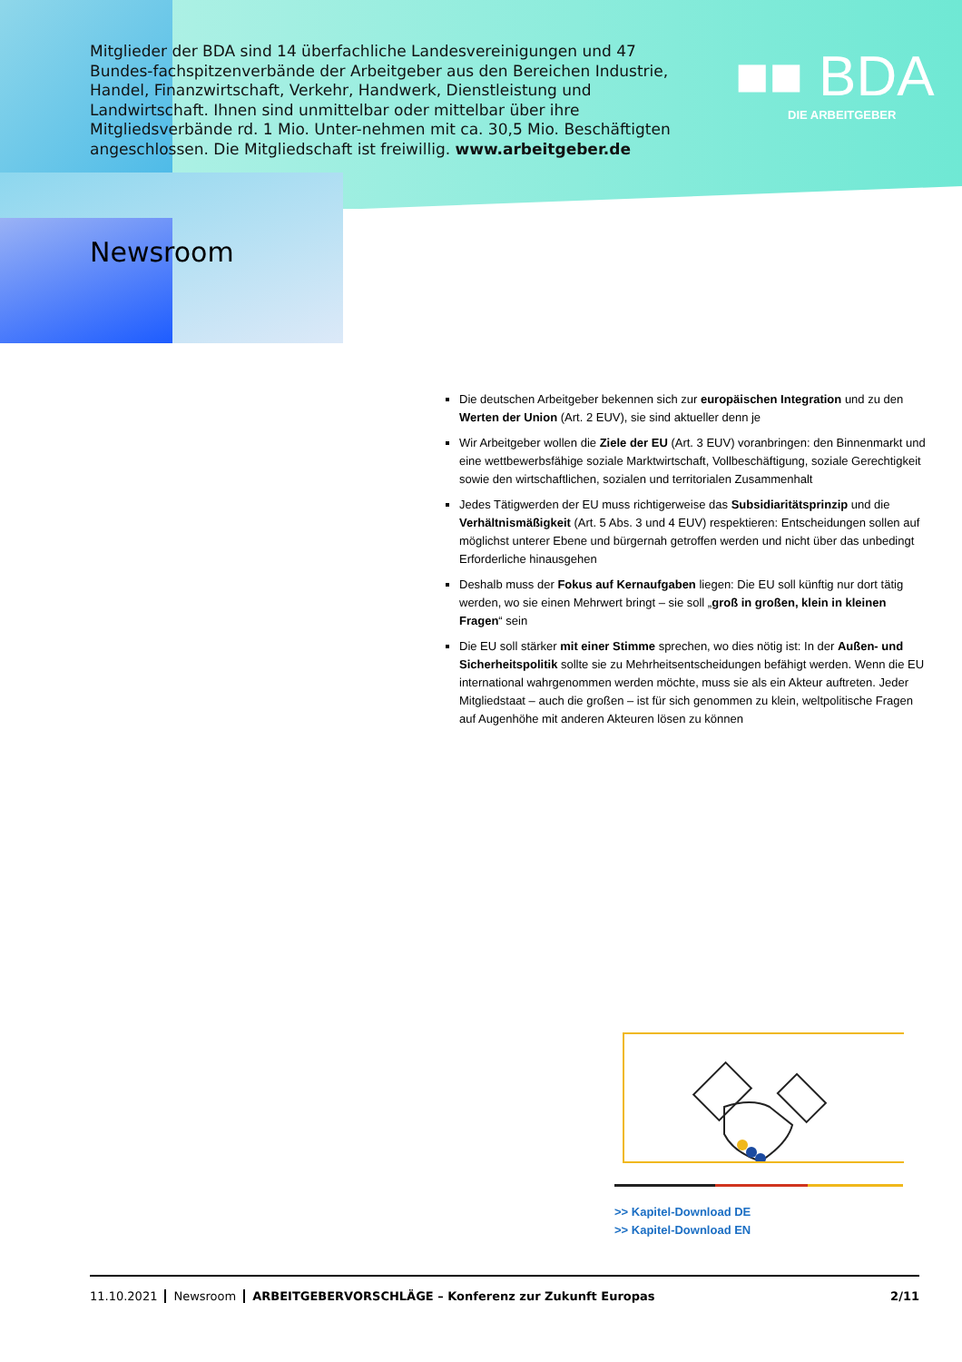Mitglieder der BDA sind 14 überfachliche Landesvereinigungen und 47 Bundes-fachspitzenverbände der Arbeitgeber aus den Bereichen Industrie, Handel, Finanzwirtschaft, Verkehr, Handwerk, Dienstleistung und Landwirtschaft. Ihnen sind unmittelbar oder mittelbar über ihre Mitgliedsverbände rd. 1 Mio. Unter-nehmen mit ca. 30,5 Mio. Beschäftigten angeschlossen. Die Mitgliedschaft ist freiwillig. www.arbeitgeber.de
■■ BDA
DIE ARBEITGEBER
Newsroom
Die deutschen Arbeitgeber bekennen sich zur europäischen Integration und zu den Werten der Union (Art. 2 EUV), sie sind aktueller denn je
Wir Arbeitgeber wollen die Ziele der EU (Art. 3 EUV) voranbringen: den Binnenmarkt und eine wettbewerbsfähige soziale Marktwirtschaft, Vollbeschäftigung, soziale Gerechtigkeit sowie den wirtschaftlichen, sozialen und territorialen Zusammenhalt
Jedes Tätigwerden der EU muss richtigerweise das Subsidiaritätsprinzip und die Verhältnismäßigkeit (Art. 5 Abs. 3 und 4 EUV) respektieren: Entscheidungen sollen auf möglichst unterer Ebene und bürgernah getroffen werden und nicht über das unbedingt Erforderliche hinausgehen
Deshalb muss der Fokus auf Kernaufgaben liegen: Die EU soll künftig nur dort tätig werden, wo sie einen Mehrwert bringt – sie soll „groß in großen, klein in kleinen Fragen“ sein
Die EU soll stärker mit einer Stimme sprechen, wo dies nötig ist: In der Außen- und Sicherheitspolitik sollte sie zu Mehrheitsentscheidungen befähigt werden. Wenn die EU international wahrgenommen werden möchte, muss sie als ein Akteur auftreten. Jeder Mitgliedstaat – auch die großen – ist für sich genommen zu klein, weltpolitische Fragen auf Augenhöhe mit anderen Akteuren lösen zu können
>> Kapitel-Download DE
>> Kapitel-Download EN
11.10.2021 Newsroom ARBEITGEBERVORSCHLÄGE – Konferenz zur Zukunft Europas 2/11